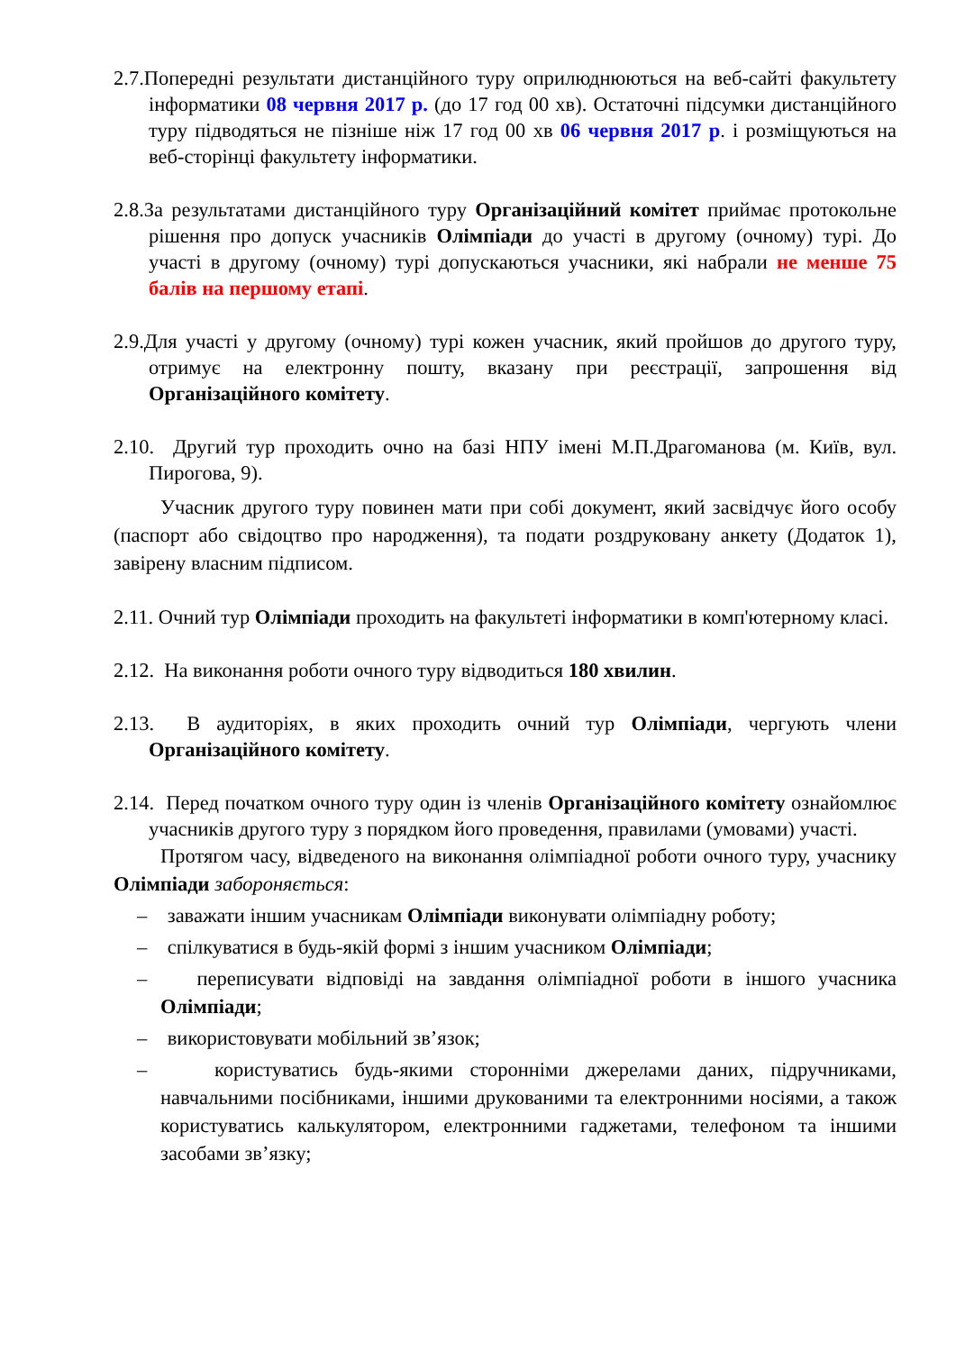2.7.Попередні результати дистанційного туру оприлюднюються на веб-сайті факультету інформатики 08 червня 2017 р. (до 17 год 00 хв). Остаточні підсумки дистанційного туру підводяться не пізніше ніж 17 год 00 хв 06 червня 2017 р. і розміщуються на веб-сторінці факультету інформатики.
2.8.За результатами дистанційного туру Організаційний комітет приймає протокольне рішення про допуск учасників Олімпіади до участі в другому (очному) турі. До участі в другому (очному) турі допускаються учасники, які набрали не менше 75 балів на першому етапі.
2.9.Для участі у другому (очному) турі кожен учасник, який пройшов до другого туру, отримує на електронну пошту, вказану при реєстрації, запрошення від Організаційного комітету.
2.10. Другий тур проходить очно на базі НПУ імені М.П.Драгоманова (м. Київ, вул. Пирогова, 9).
Учасник другого туру повинен мати при собі документ, який засвідчує його особу (паспорт або свідоцтво про народження), та подати роздруковану анкету (Додаток 1), завірену власним підписом.
2.11. Очний тур Олімпіади проходить на факультеті інформатики в комп'ютерному класі.
2.12. На виконання роботи очного туру відводиться 180 хвилин.
2.13. В аудиторіях, в яких проходить очний тур Олімпіади, чергують члени Організаційного комітету.
2.14. Перед початком очного туру один із членів Організаційного комітету ознайомлює учасників другого туру з порядком його проведення, правилами (умовами) участі.
Протягом часу, відведеного на виконання олімпіадної роботи очного туру, учаснику Олімпіади забороняється:
– заважати іншим учасникам Олімпіади виконувати олімпіадну роботу;
– спілкуватися в будь-якій формі з іншим учасником Олімпіади;
– переписувати відповіді на завдання олімпіадної роботи в іншого учасника Олімпіади;
– використовувати мобільний зв’язок;
– користуватись будь-якими сторонніми джерелами даних, підручниками, навчальними посібниками, іншими друкованими та електронними носіями, а також користуватись калькулятором, електронними гаджетами, телефоном та іншими засобами зв’язку;